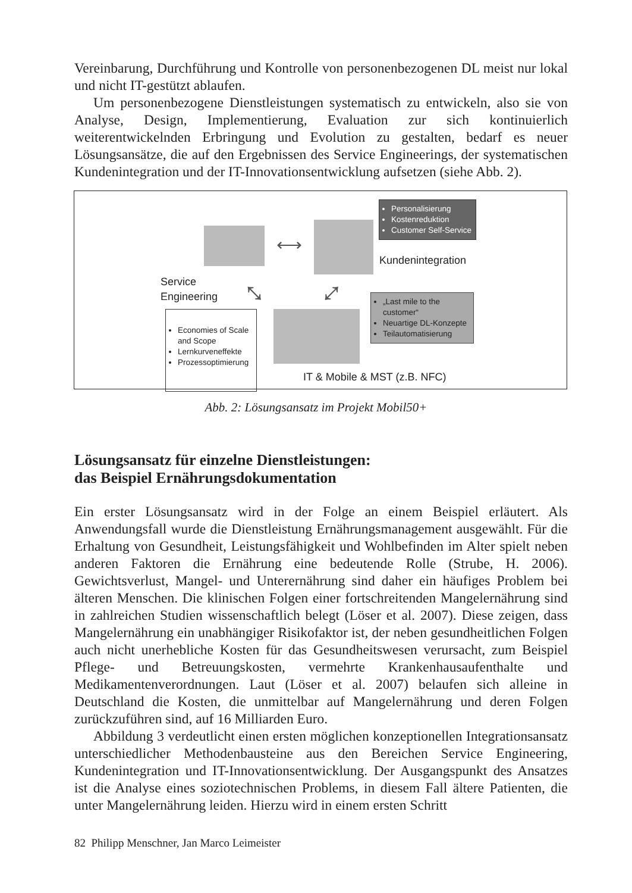Vereinbarung, Durchführung und Kontrolle von personenbezogenen DL meist nur lokal und nicht IT-gestützt ablaufen.
Um personenbezogene Dienstleistungen systematisch zu entwickeln, also sie von Analyse, Design, Implementierung, Evaluation zur sich kontinuierlich weiterentwickelnden Erbringung und Evolution zu gestalten, bedarf es neuer Lösungsansätze, die auf den Ergebnissen des Service Engineerings, der systematischen Kundenintegration und der IT-Innovationsentwicklung aufsetzen (siehe Abb. 2).
⟷
Personalisierung
Kostenreduktion
Customer Self-Service
Kundenintegration
Service
Engineering
⤡ ⤢
Economies of Scale and Scope
Lernkurveneffekte
Prozessoptimierung
„Last mile to the customer“
Neuartige DL-Konzepte
Teilautomatisierung
IT & Mobile & MST (z.B. NFC)
Abb. 2: Lösungsansatz im Projekt Mobil50+
Lösungsansatz für einzelne Dienstleistungen:
das Beispiel Ernährungsdokumentation
Ein erster Lösungsansatz wird in der Folge an einem Beispiel erläutert. Als Anwendungsfall wurde die Dienstleistung Ernährungsmanagement ausgewählt. Für die Erhaltung von Gesundheit, Leistungsfähigkeit und Wohlbefinden im Alter spielt neben anderen Faktoren die Ernährung eine bedeutende Rolle (Strube, H. 2006). Gewichtsverlust, Mangel- und Unterernährung sind daher ein häufiges Problem bei älteren Menschen. Die klinischen Folgen einer fortschreitenden Mangelernährung sind in zahlreichen Studien wissenschaftlich belegt (Löser et al. 2007). Diese zeigen, dass Mangelernährung ein unabhängiger Risikofaktor ist, der neben gesundheitlichen Folgen auch nicht unerhebliche Kosten für das Gesundheitswesen verursacht, zum Beispiel Pflege- und Betreuungskosten, vermehrte Krankenhausaufenthalte und Medikamentenverordnungen. Laut (Löser et al. 2007) belaufen sich alleine in Deutschland die Kosten, die unmittelbar auf Mangelernährung und deren Folgen zurückzuführen sind, auf 16 Milliarden Euro.
Abbildung 3 verdeutlicht einen ersten möglichen konzeptionellen Integrationsansatz unterschiedlicher Methodenbausteine aus den Bereichen Service Engineering, Kundenintegration und IT-Innovationsentwicklung. Der Ausgangspunkt des Ansatzes ist die Analyse eines soziotechnischen Problems, in diesem Fall ältere Patienten, die unter Mangelernährung leiden. Hierzu wird in einem ersten Schritt
82 Philipp Menschner, Jan Marco Leimeister